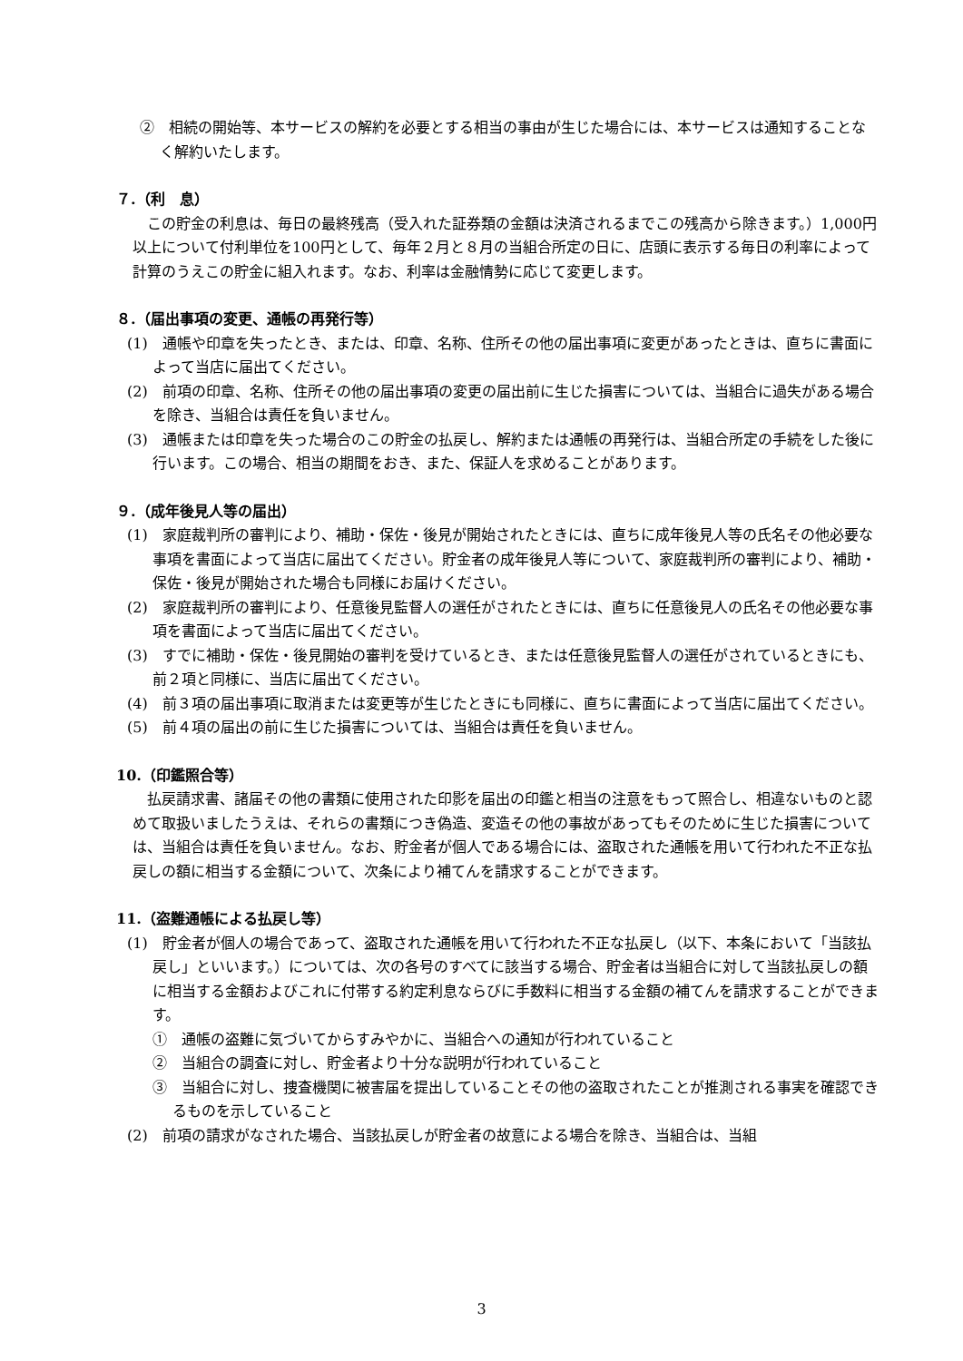②　相続の開始等、本サービスの解約を必要とする相当の事由が生じた場合には、本サービスは通知することなく解約いたします。
７.（利　息）
この貯金の利息は、毎日の最終残高（受入れた証券類の金額は決済されるまでこの残高から除きます。）1,000円以上について付利単位を100円として、毎年２月と８月の当組合所定の日に、店頭に表示する毎日の利率によって計算のうえこの貯金に組入れます。なお、利率は金融情勢に応じて変更します。
８.（届出事項の変更、通帳の再発行等）
(1)　通帳や印章を失ったとき、または、印章、名称、住所その他の届出事項に変更があったときは、直ちに書面によって当店に届出てください。
(2)　前項の印章、名称、住所その他の届出事項の変更の届出前に生じた損害については、当組合に過失がある場合を除き、当組合は責任を負いません。
(3)　通帳または印章を失った場合のこの貯金の払戻し、解約または通帳の再発行は、当組合所定の手続をした後に行います。この場合、相当の期間をおき、また、保証人を求めることがあります。
９.（成年後見人等の届出）
(1)　家庭裁判所の審判により、補助・保佐・後見が開始されたときには、直ちに成年後見人等の氏名その他必要な事項を書面によって当店に届出てください。貯金者の成年後見人等について、家庭裁判所の審判により、補助・保佐・後見が開始された場合も同様にお届けください。
(2)　家庭裁判所の審判により、任意後見監督人の選任がされたときには、直ちに任意後見人の氏名その他必要な事項を書面によって当店に届出てください。
(3)　すでに補助・保佐・後見開始の審判を受けているとき、または任意後見監督人の選任がされているときにも、前２項と同様に、当店に届出てください。
(4)　前３項の届出事項に取消または変更等が生じたときにも同様に、直ちに書面によって当店に届出てください。
(5)　前４項の届出の前に生じた損害については、当組合は責任を負いません。
10.（印鑑照合等）
払戻請求書、諸届その他の書類に使用された印影を届出の印鑑と相当の注意をもって照合し、相違ないものと認めて取扱いましたうえは、それらの書類につき偽造、変造その他の事故があってもそのために生じた損害については、当組合は責任を負いません。なお、貯金者が個人である場合には、盗取された通帳を用いて行われた不正な払戻しの額に相当する金額について、次条により補てんを請求することができます。
11.（盗難通帳による払戻し等）
(1)　貯金者が個人の場合であって、盗取された通帳を用いて行われた不正な払戻し（以下、本条において「当該払戻し」といいます。）については、次の各号のすべてに該当する場合、貯金者は当組合に対して当該払戻しの額に相当する金額およびこれに付帯する約定利息ならびに手数料に相当する金額の補てんを請求することができます。
①　通帳の盗難に気づいてからすみやかに、当組合への通知が行われていること
②　当組合の調査に対し、貯金者より十分な説明が行われていること
③　当組合に対し、捜査機関に被害届を提出していることその他の盗取されたことが推測される事実を確認できるものを示していること
(2)　前項の請求がなされた場合、当該払戻しが貯金者の故意による場合を除き、当組合は、当組
3